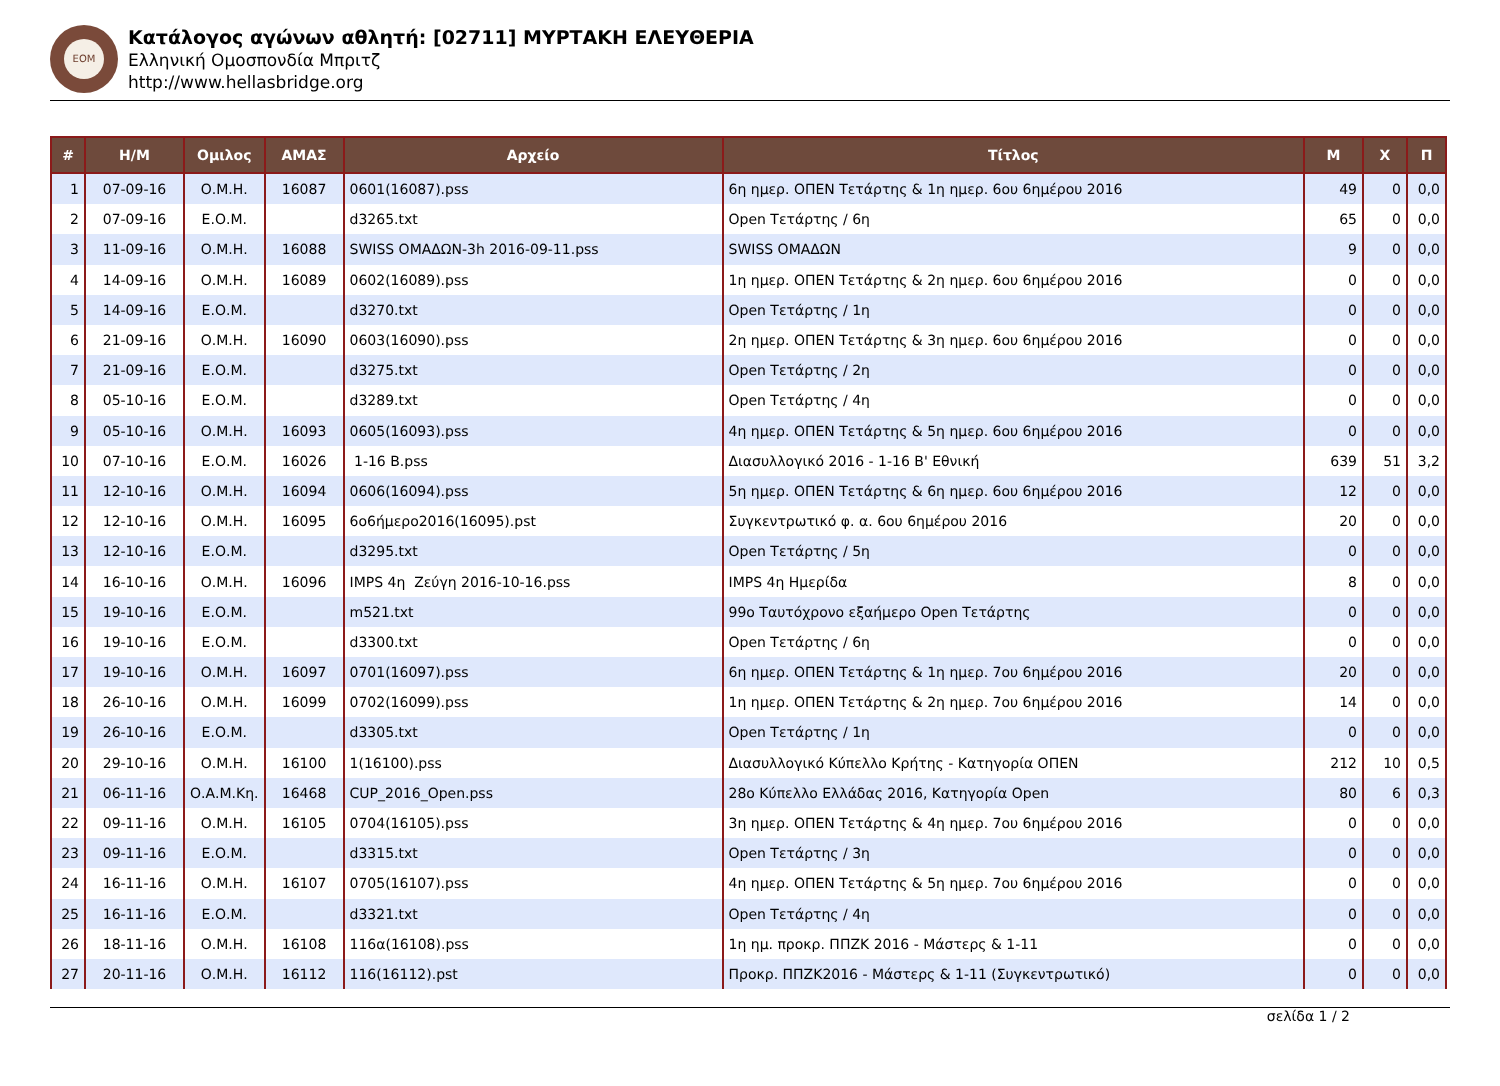ΕΟΜ
Κατάλογος αγώνων αθλητή: [02711] ΜΥΡΤΑΚΗ ΕΛΕΥΘΕΡΙΑ
Ελληνική Ομοσπονδία Μπριτζ
http://www.hellasbridge.org
| # | Η/Μ | Ομιλος | ΑΜΑΣ | Αρχείο | Τίτλος | Μ | Χ | Π |
| --- | --- | --- | --- | --- | --- | --- | --- | --- |
| 1 | 07-09-16 | Ο.Μ.Η. | 16087 | 0601(16087).pss | 6η ημερ. ΟΠΕΝ Τετάρτης & 1η ημερ. 6ου 6ημέρου 2016 | 49 | 0 | 0,0 |
| 2 | 07-09-16 | Ε.Ο.Μ. | | d3265.txt | Open Τετάρτης / 6η | 65 | 0 | 0,0 |
| 3 | 11-09-16 | Ο.Μ.Η. | 16088 | SWISS ΟΜΑΔΩΝ-3h 2016-09-11.pss | SWISS ΟΜΑΔΩΝ | 9 | 0 | 0,0 |
| 4 | 14-09-16 | Ο.Μ.Η. | 16089 | 0602(16089).pss | 1η ημερ. ΟΠΕΝ Τετάρτης & 2η ημερ. 6ου 6ημέρου 2016 | 0 | 0 | 0,0 |
| 5 | 14-09-16 | Ε.Ο.Μ. | | d3270.txt | Open Τετάρτης / 1η | 0 | 0 | 0,0 |
| 6 | 21-09-16 | Ο.Μ.Η. | 16090 | 0603(16090).pss | 2η ημερ. ΟΠΕΝ Τετάρτης & 3η ημερ. 6ου 6ημέρου 2016 | 0 | 0 | 0,0 |
| 7 | 21-09-16 | Ε.Ο.Μ. | | d3275.txt | Open Τετάρτης / 2η | 0 | 0 | 0,0 |
| 8 | 05-10-16 | Ε.Ο.Μ. | | d3289.txt | Open Τετάρτης / 4η | 0 | 0 | 0,0 |
| 9 | 05-10-16 | Ο.Μ.Η. | 16093 | 0605(16093).pss | 4η ημερ. ΟΠΕΝ Τετάρτης & 5η ημερ. 6ου 6ημέρου 2016 | 0 | 0 | 0,0 |
| 10 | 07-10-16 | Ε.Ο.Μ. | 16026 | 1-16 B.pss | Διασυλλογικό 2016 - 1-16 Β' Εθνική | 639 | 51 | 3,2 |
| 11 | 12-10-16 | Ο.Μ.Η. | 16094 | 0606(16094).pss | 5η ημερ. ΟΠΕΝ Τετάρτης & 6η ημερ. 6ου 6ημέρου 2016 | 12 | 0 | 0,0 |
| 12 | 12-10-16 | Ο.Μ.Η. | 16095 | 6ο6ήμερο2016(16095).pst | Συγκεντρωτικό φ. α. 6ου 6ημέρου 2016 | 20 | 0 | 0,0 |
| 13 | 12-10-16 | Ε.Ο.Μ. | | d3295.txt | Open Τετάρτης / 5η | 0 | 0 | 0,0 |
| 14 | 16-10-16 | Ο.Μ.Η. | 16096 | IMPS 4η Ζεύγη 2016-10-16.pss | IMPS 4η Ημερίδα | 8 | 0 | 0,0 |
| 15 | 19-10-16 | Ε.Ο.Μ. | | m521.txt | 99ο Ταυτόχρονο εξαήμερο Open Τετάρτης | 0 | 0 | 0,0 |
| 16 | 19-10-16 | Ε.Ο.Μ. | | d3300.txt | Open Τετάρτης / 6η | 0 | 0 | 0,0 |
| 17 | 19-10-16 | Ο.Μ.Η. | 16097 | 0701(16097).pss | 6η ημερ. ΟΠΕΝ Τετάρτης & 1η ημερ. 7ου 6ημέρου 2016 | 20 | 0 | 0,0 |
| 18 | 26-10-16 | Ο.Μ.Η. | 16099 | 0702(16099).pss | 1η ημερ. ΟΠΕΝ Τετάρτης & 2η ημερ. 7ου 6ημέρου 2016 | 14 | 0 | 0,0 |
| 19 | 26-10-16 | Ε.Ο.Μ. | | d3305.txt | Open Τετάρτης / 1η | 0 | 0 | 0,0 |
| 20 | 29-10-16 | Ο.Μ.Η. | 16100 | 1(16100).pss | Διασυλλογικό Κύπελλο Κρήτης - Κατηγορία ΟΠΕΝ | 212 | 10 | 0,5 |
| 21 | 06-11-16 | Ο.Α.Μ.Κη. | 16468 | CUP_2016_Open.pss | 28ο Κύπελλο Ελλάδας 2016, Κατηγορία Open | 80 | 6 | 0,3 |
| 22 | 09-11-16 | Ο.Μ.Η. | 16105 | 0704(16105).pss | 3η ημερ. ΟΠΕΝ Τετάρτης & 4η ημερ. 7ου 6ημέρου 2016 | 0 | 0 | 0,0 |
| 23 | 09-11-16 | Ε.Ο.Μ. | | d3315.txt | Open Τετάρτης / 3η | 0 | 0 | 0,0 |
| 24 | 16-11-16 | Ο.Μ.Η. | 16107 | 0705(16107).pss | 4η ημερ. ΟΠΕΝ Τετάρτης & 5η ημερ. 7ου 6ημέρου 2016 | 0 | 0 | 0,0 |
| 25 | 16-11-16 | Ε.Ο.Μ. | | d3321.txt | Open Τετάρτης / 4η | 0 | 0 | 0,0 |
| 26 | 18-11-16 | Ο.Μ.Η. | 16108 | 116α(16108).pss | 1η ημ. προκρ. ΠΠΖΚ 2016 - Μάστερς & 1-11 | 0 | 0 | 0,0 |
| 27 | 20-11-16 | Ο.Μ.Η. | 16112 | 116(16112).pst | Προκρ. ΠΠΖΚ2016 - Μάστερς & 1-11 (Συγκεντρωτικό) | 0 | 0 | 0,0 |
σελίδα 1 / 2